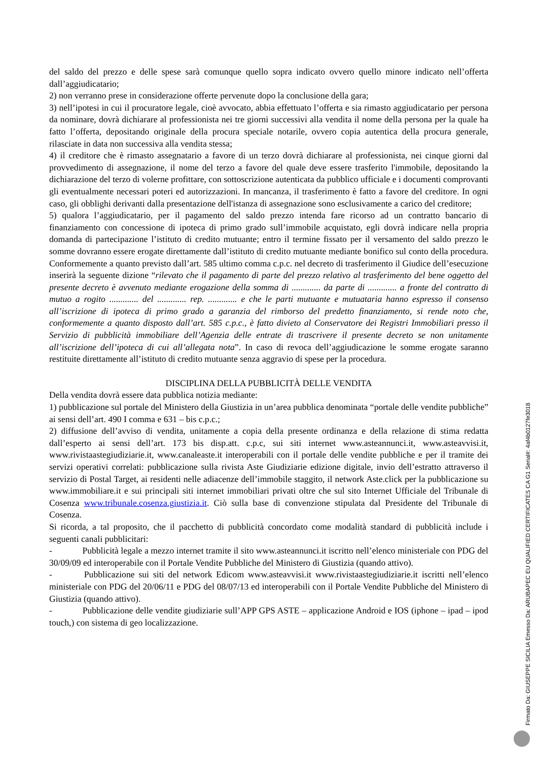del saldo del prezzo e delle spese sarà comunque quello sopra indicato ovvero quello minore indicato nell’offerta dall’aggiudicatario;
2) non verranno prese in considerazione offerte pervenute dopo la conclusione della gara;
3) nell’ipotesi in cui il procuratore legale, cioè avvocato, abbia effettuato l’offerta e sia rimasto aggiudicatario per persona da nominare, dovrà dichiarare al professionista nei tre giorni successivi alla vendita il nome della persona per la quale ha fatto l’offerta, depositando originale della procura speciale notarile, ovvero copia autentica della procura generale, rilasciate in data non successiva alla vendita stessa;
4) il creditore che è rimasto assegnatario a favore di un terzo dovrà dichiarare al professionista, nei cinque giorni dal provvedimento di assegnazione, il nome del terzo a favore del quale deve essere trasferito l'immobile, depositando la dichiarazione del terzo di volerne profittare, con sottoscrizione autenticata da pubblico ufficiale e i documenti comprovanti gli eventualmente necessari poteri ed autorizzazioni. In mancanza, il trasferimento è fatto a favore del creditore. In ogni caso, gli obblighi derivanti dalla presentazione dell'istanza di assegnazione sono esclusivamente a carico del creditore;
5) qualora l’aggiudicatario, per il pagamento del saldo prezzo intenda fare ricorso ad un contratto bancario di finanziamento con concessione di ipoteca di primo grado sull’immobile acquistato, egli dovrà indicare nella propria domanda di partecipazione l’istituto di credito mutuante; entro il termine fissato per il versamento del saldo prezzo le somme dovranno essere erogate direttamente dall’istituto di credito mutuante mediante bonifico sul conto della procedura. Conformemente a quanto previsto dall’art. 585 ultimo comma c.p.c. nel decreto di trasferimento il Giudice dell’esecuzione inserirà la seguente dizione “rilevato che il pagamento di parte del prezzo relativo al trasferimento del bene oggetto del presente decreto è avvenuto mediante erogazione della somma di ............. da parte di ............. a fronte del contratto di mutuo a rogito ............. del ............. rep. ............. e che le parti mutuante e mutuataria hanno espresso il consenso all’iscrizione di ipoteca di primo grado a garanzia del rimborso del predetto finanziamento, si rende noto che, conformemente a quanto disposto dall’art. 585 c.p.c., è fatto divieto al Conservatore dei Registri Immobiliari presso il Servizio di pubblicità immobiliare dell’Agenzia delle entrate di trascrivere il presente decreto se non unitamente all’iscrizione dell’ipoteca di cui all’allegata nota”. In caso di revoca dell’aggiudicazione le somme erogate saranno restituite direttamente all’istituto di credito mutuante senza aggravio di spese per la procedura.
DISCIPLINA DELLA PUBBLICITÀ DELLE VENDITA
Della vendita dovrà essere data pubblica notizia mediante:
1) pubblicazione sul portale del Ministero della Giustizia in un’area pubblica denominata “portale delle vendite pubbliche” ai sensi dell’art. 490 I comma e 631 – bis c.p.c.;
2) diffusione dell’avviso di vendita, unitamente a copia della presente ordinanza e della relazione di stima redatta dall’esperto ai sensi dell’art. 173 bis disp.att. c.p.c, sui siti internet www.asteannunci.it, www.asteavvisi.it, www.rivistaastegiudiziarie.it, www.canaleaste.it interoperabili con il portale delle vendite pubbliche e per il tramite dei servizi operativi correlati: pubblicazione sulla rivista Aste Giudiziarie edizione digitale, invio dell’estratto attraverso il servizio di Postal Target, ai residenti nelle adiacenze dell’immobile staggito, il network Aste.click per la pubblicazione su www.immobiliare.it e sui principali siti internet immobiliari privati oltre che sul sito Internet Ufficiale del Tribunale di Cosenza www.tribunale.cosenza.giustizia.it. Ciò sulla base di convenzione stipulata dal Presidente del Tribunale di Cosenza.
Si ricorda, a tal proposito, che il pacchetto di pubblicità concordato come modalità standard di pubblicità include i seguenti canali pubblicitari:
- Pubblicità legale a mezzo internet tramite il sito www.asteannunci.it iscritto nell’elenco ministeriale con PDG del 30/09/09 ed interoperabile con il Portale Vendite Pubbliche del Ministero di Giustizia (quando attivo).
- Pubblicazione sui siti del network Edicom www.asteavvisi.it www.rivistaastegiudiziarie.it iscritti nell’elenco ministeriale con PDG del 20/06/11 e PDG del 08/07/13 ed interoperabili con il Portale Vendite Pubbliche del Ministero di Giustizia (quando attivo).
- Pubblicazione delle vendite giudiziarie sull’APP GPS ASTE – applicazione Android e IOS (iphone – ipad – ipod touch,) con sistema di geo localizzazione.
Firmato Da: GIUSEPPE SICILIA Emesso Da: ARUBAPEC EU QUALIFIED CERTIFICATES CA G1 Serial#: 4af4b0127fe3018